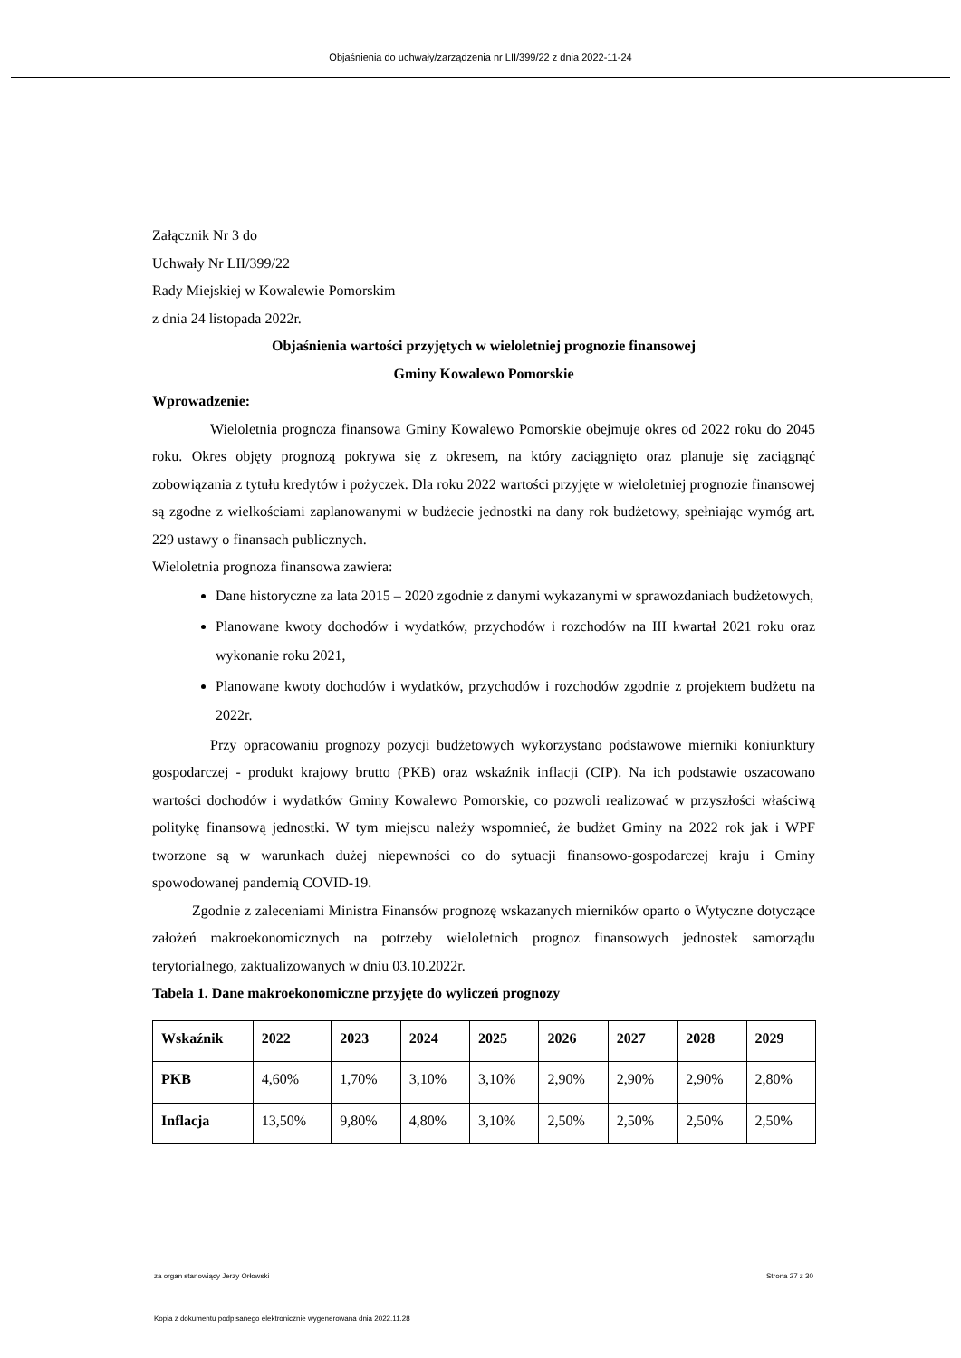Objaśnienia do uchwały/zarządzenia nr LII/399/22 z dnia 2022-11-24
Załącznik Nr 3 do
Uchwały Nr LII/399/22
Rady Miejskiej w Kowalewie Pomorskim
z dnia 24 listopada 2022r.
Objaśnienia wartości przyjętych w wieloletniej prognozie finansowej
Gminy Kowalewo Pomorskie
Wprowadzenie:
Wieloletnia prognoza finansowa Gminy Kowalewo Pomorskie obejmuje okres od 2022 roku do 2045 roku. Okres objęty prognozą pokrywa się z okresem, na który zaciągnięto oraz planuje się zaciągnąć zobowiązania z tytułu kredytów i pożyczek. Dla roku 2022 wartości przyjęte w wieloletniej prognozie finansowej są zgodne z wielkościami zaplanowanymi w budżecie jednostki na dany rok budżetowy, spełniając wymóg art. 229 ustawy o finansach publicznych.
Wieloletnia prognoza finansowa zawiera:
Dane historyczne za lata 2015 – 2020 zgodnie z danymi wykazanymi w sprawozdaniach budżetowych,
Planowane kwoty dochodów i wydatków, przychodów i rozchodów na III kwartał 2021 roku oraz wykonanie roku 2021,
Planowane kwoty dochodów i wydatków, przychodów i rozchodów zgodnie z projektem budżetu na 2022r.
Przy opracowaniu prognozy pozycji budżetowych wykorzystano podstawowe mierniki koniunktury gospodarczej - produkt krajowy brutto (PKB) oraz wskaźnik inflacji (CIP). Na ich podstawie oszacowano wartości dochodów i wydatków Gminy Kowalewo Pomorskie, co pozwoli realizować w przyszłości właściwą politykę finansową jednostki. W tym miejscu należy wspomnieć, że budżet Gminy na 2022 rok jak i WPF tworzone są w warunkach dużej niepewności co do sytuacji finansowo-gospodarczej kraju i Gminy spowodowanej pandemią COVID-19.
Zgodnie z zaleceniami Ministra Finansów prognozę wskazanych mierników oparto o Wytyczne dotyczące założeń makroekonomicznych na potrzeby wieloletnich prognoz finansowych jednostek samorządu terytorialnego, zaktualizowanych w dniu 03.10.2022r.
Tabela 1. Dane makroekonomiczne przyjęte do wyliczeń prognozy
| Wskaźnik | 2022 | 2023 | 2024 | 2025 | 2026 | 2027 | 2028 | 2029 |
| --- | --- | --- | --- | --- | --- | --- | --- | --- |
| PKB | 4,60% | 1,70% | 3,10% | 3,10% | 2,90% | 2,90% | 2,90% | 2,80% |
| Inflacja | 13,50% | 9,80% | 4,80% | 3,10% | 2,50% | 2,50% | 2,50% | 2,50% |
za organ stanowiący Jerzy Orłowski Strona 27 z 30
Kopia z dokumentu podpisanego elektronicznie wygenerowana dnia 2022.11.28